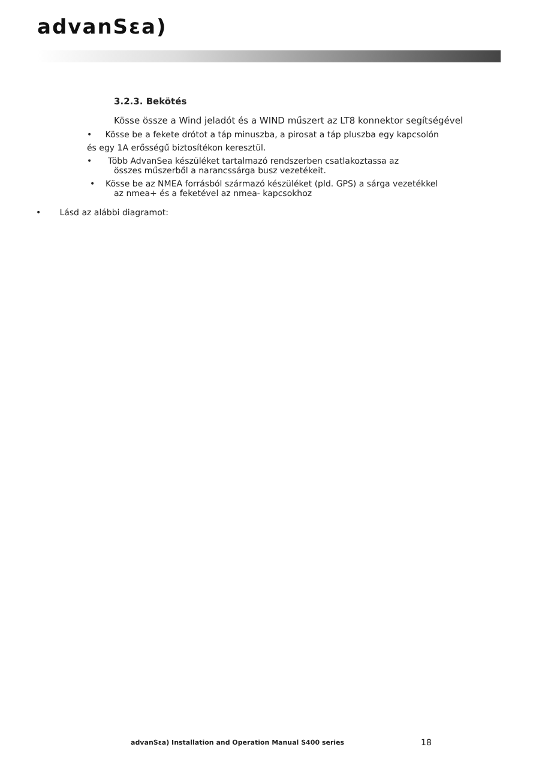advanSεa)
3.2.3. Bekötés
Kösse össze a Wind jeladót és a WIND műszert az LT8 konnektor segítségével
• Kösse be a fekete drótot a táp minuszba, a pirosat a táp pluszba egy kapcsolón
és egy 1A erősségű biztosítékon keresztül.
• Több AdvanSea készüléket tartalmazó rendszerben csatlakoztassa az
összes műszerből a narancssárga busz vezetékeit.
• Kösse be az NMEA forrásból származó készüléket (pld. GPS) a sárga vezetékkel
az nmea+ és a feketével az nmea- kapcsokhoz
• Lásd az alábbi diagramot:
advanSεa) Installation and Operation Manual S400 series
18